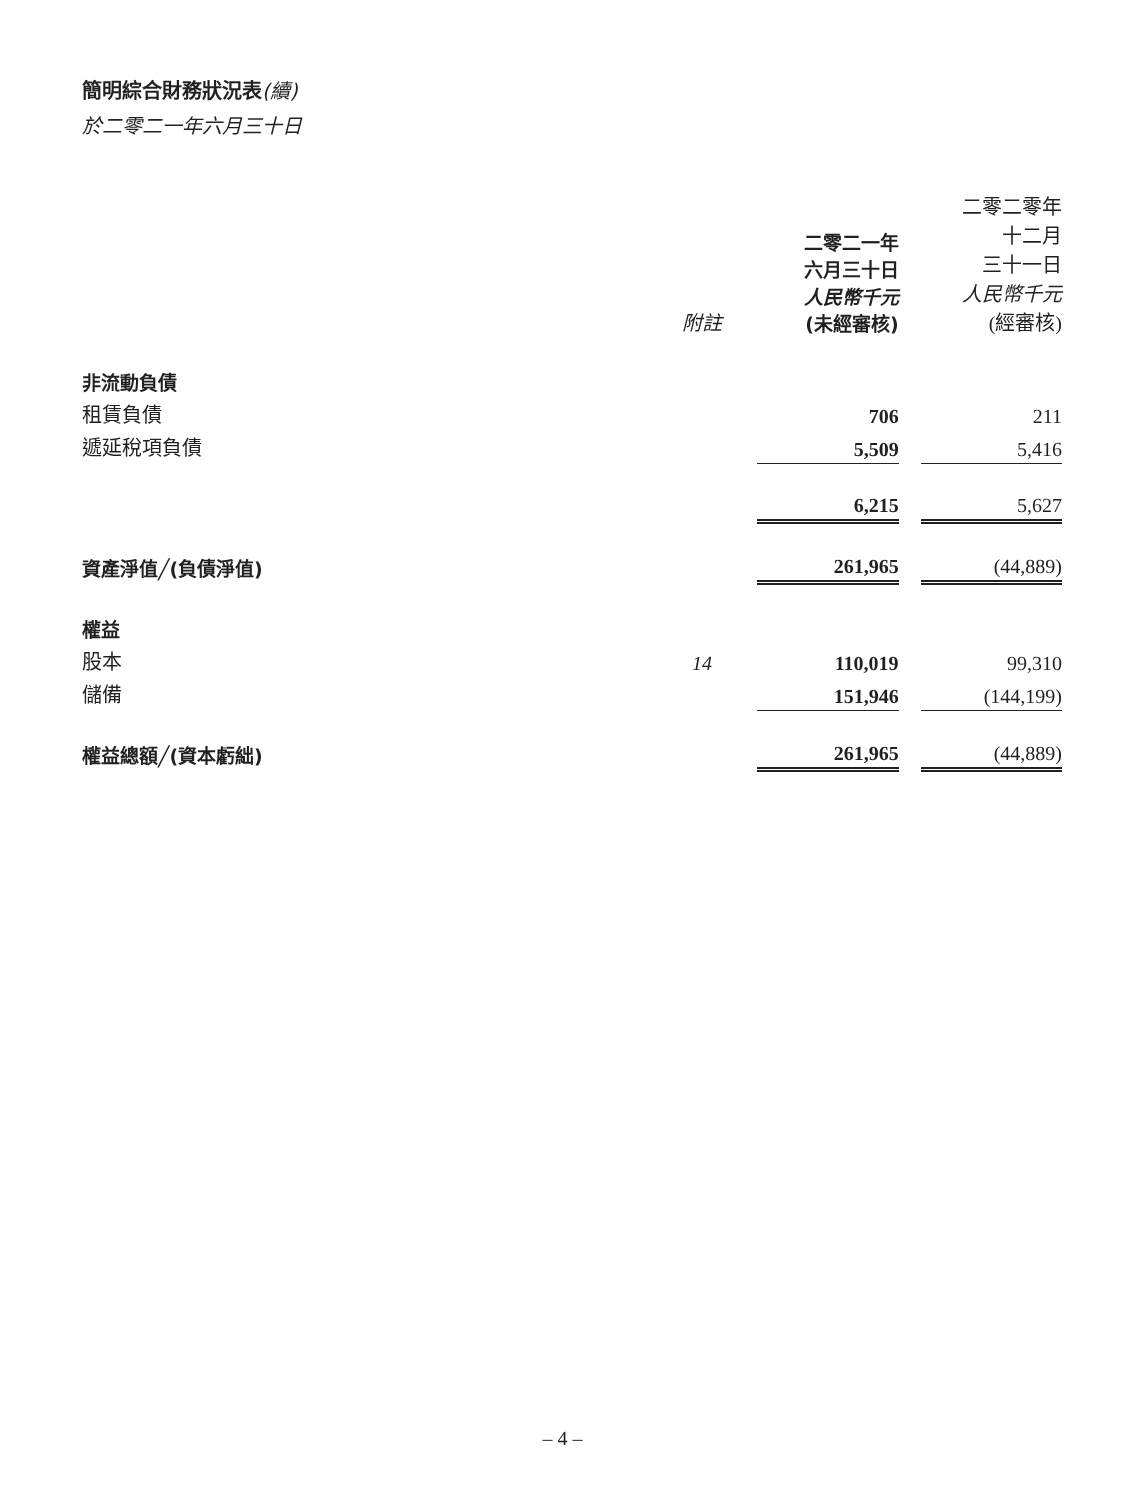簡明綜合財務狀況表(續)
於二零二一年六月三十日
| | 附註 | 二零二一年 六月三十日 人民幣千元 (未經審核) | | 二零二零年 十二月 三十一日 人民幣千元 (經審核) |
| --- | --- | --- | --- | --- |
| 非流動負債 | | | | |
| 租賃負債 | | 706 | | 211 |
| 遞延稅項負債 | | 5,509 | | 5,416 |
| | | 6,215 | | 5,627 |
| 資產淨值╱(負債淨值) | | 261,965 | | (44,889) |
| 權益 | | | | |
| 股本 | 14 | 110,019 | | 99,310 |
| 儲備 | | 151,946 | | (144,199) |
| 權益總額╱(資本虧絀) | | 261,965 | | (44,889) |
– 4 –